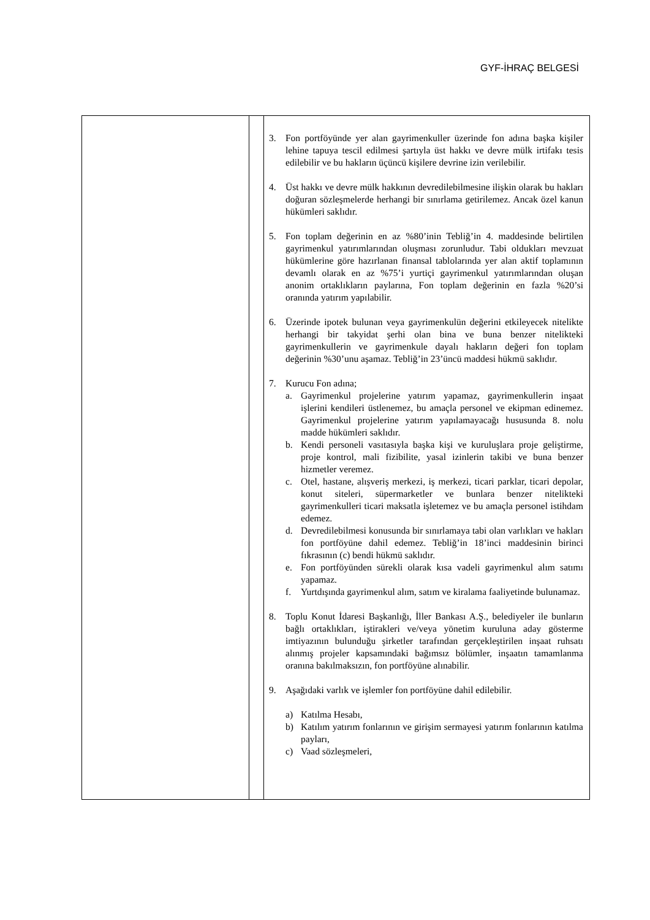GYF-İHRAÇ BELGESİ
| | | 3. Fon portföyünde yer alan gayrimenkuller üzerinde fon adına başka kişiler lehine tapuya tescil edilmesi şartıyla üst hakkı ve devre mülk irtifakı tesis edilebilir ve bu hakların üçüncü kişilere devrine izin verilebilir. 4. Üst hakkı ve devre mülk hakkının devredilebilmesine ilişkin olarak bu hakları doğuran sözleşmelerde herhangi bir sınırlama getirilemez. Ancak özel kanun hükümleri saklıdır. 5. Fon toplam değerinin en az %80’inin Tebliğ’in 4. maddesinde belirtilen gayrimenkul yatırımlarından oluşması zorunludur. Tabi oldukları mevzuat hükümlerine göre hazırlanan finansal tablolarında yer alan aktif toplamının devamlı olarak en az %75’i yurtiçi gayrimenkul yatırımlarından oluşan anonim ortaklıkların paylarına, Fon toplam değerinin en fazla %20’si oranında yatırım yapılabilir. 6. Üzerinde ipotek bulunan veya gayrimenkulün değerini etkileyecek nitelikte herhangi bir takyidat şerhi olan bina ve buna benzer nitelikteki gayrimenkullerin ve gayrimenkule dayalı hakların değeri fon toplam değerinin %30’unu aşamaz. Tebliğ’in 23’üncü maddesi hükmü saklıdır. 7. Kurucu Fon adına; a. Gayrimenkul projelerine yatırım yapamaz, gayrimenkullerin inşaat işlerini kendileri üstlenemez, bu amaçla personel ve ekipman edinemez. Gayrimenkul projelerine yatırım yapılamayacağı hususunda 8. nolu madde hükümleri saklıdır. b. Kendi personeli vasıtasıyla başka kişi ve kuruluşlara proje geliştirme, proje kontrol, mali fizibilite, yasal izinlerin takibi ve buna benzer hizmetler veremez. c. Otel, hastane, alışveriş merkezi, iş merkezi, ticari parklar, ticari depolar, konut siteleri, süpermarketler ve bunlara benzer nitelikteki gayrimenkulleri ticari maksatla işletemez ve bu amaçla personel istihdam edemez. d. Devredilebilmesi konusunda bir sınırlamaya tabi olan varlıkları ve hakları fon portföyüne dahil edemez. Tebliğ’in 18’inci maddesinin birinci fıkrasının (c) bendi hükmü saklıdır. e. Fon portföyünden sürekli olarak kısa vadeli gayrimenkul alım satımı yapamaz. f. Yurtdışında gayrimenkul alım, satım ve kiralama faaliyetinde bulunamaz. 8. Toplu Konut İdaresi Başkanlığı, İller Bankası A.Ş., belediyeler ile bunların bağlı ortaklıkları, iştirakleri ve/veya yönetim kuruluna aday gösterme imtiyazının bulunduğu şirketler tarafından gerçekleştirilen inşaat ruhsatı alınmış projeler kapsamındaki bağımsız bölümler, inşaatın tamamlanma oranına bakılmaksızın, fon portföyüne alınabilir. 9. Aşağıdaki varlık ve işlemler fon portföyüne dahil edilebilir. a) Katılma Hesabı, b) Katılım yatırım fonlarının ve girişim sermayesi yatırım fonlarının katılma payları, c) Vaad sözleşmeleri, |